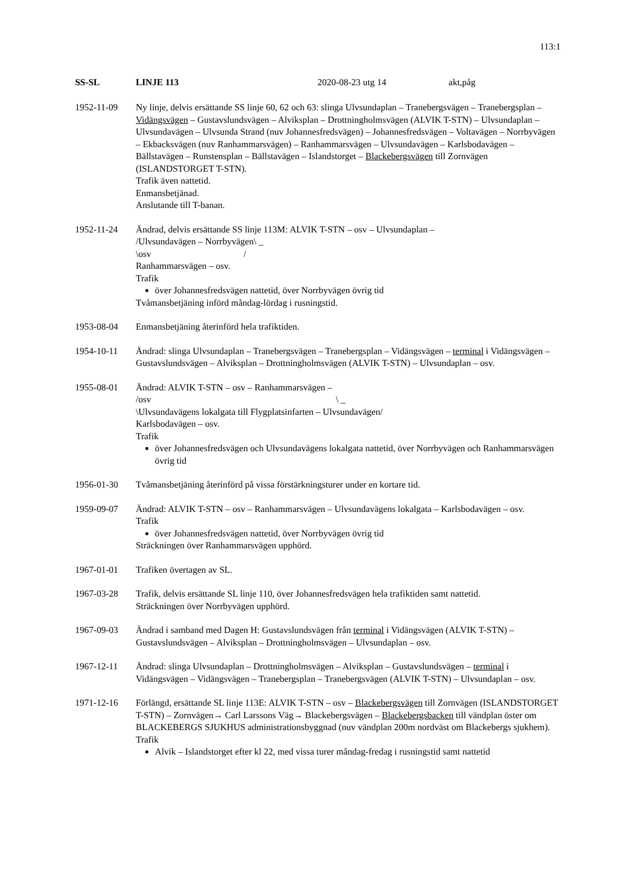113:1
SS-SL LINJE 113 2020-08-23 utg 14 akt,påg
1952-11-09 Ny linje, delvis ersättande SS linje 60, 62 och 63: slinga Ulvsundaplan – Tranebergsvägen – Tranebergsplan – Vidängsvägen – Gustavslundsvägen – Alviksplan – Drottningholmsvägen (ALVIK T-STN) – Ulvsundaplan – Ulvsundavägen – Ulvsunda Strand (nuv Johannesfredsvägen) – Johannesfredsvägen – Voltavägen – Norrbyvägen – Ekbacksvägen (nuv Ranhammarsvägen) – Ranhammarsvägen – Ulvsundavägen – Karlsbodavägen – Bällstavägen – Runstensplan – Bällstavägen – Islandstorget – Blackebergsvägen till Zornvägen (ISLANDSTORGET T-STN).
Trafik även nattetid.
Enmansbetjänad.
Anslutande till T-banan.
1952-11-24 Ändrad, delvis ersättande SS linje 113M: ALVIK T-STN – osv – Ulvsundaplan –
/Ulvsundavägen – Norrbyvägen\ _
\osv /
Ranhammarsvägen – osv.
Trafik
över Johannesfredsvägen nattetid, över Norrbyvägen övrig tid
Tvåmansbetjäning införd måndag-lördag i rusningstid.
1953-08-04 Enmansbetjäning återinförd hela trafiktiden.
1954-10-11 Ändrad: slinga Ulvsundaplan – Tranebergsvägen – Tranebergsplan – Vidängsvägen – terminal i Vidängsvägen – Gustavslundsvägen – Alviksplan – Drottningholmsvägen (ALVIK T-STN) – Ulvsundaplan – osv.
1955-08-01 Ändrad: ALVIK T-STN – osv – Ranhammarsvägen –
/osv \ _
\Ulvsundavägens lokalgata till Flygplatsinfarten – Ulvsundavägen/
Karlsbodavägen – osv.
Trafik
över Johannesfredsvägen och Ulvsundavägens lokalgata nattetid, över Norrbyvägen och Ranhammarsvägen övrig tid
1956-01-30 Tvåmansbetjäning återinförd på vissa förstärkningsturer under en kortare tid.
1959-09-07 Ändrad: ALVIK T-STN – osv – Ranhammarsvägen – Ulvsundavägens lokalgata – Karlsbodavägen – osv.
Trafik
över Johannesfredsvägen nattetid, över Norrbyvägen övrig tid
Sträckningen över Ranhammarsvägen upphörd.
1967-01-01 Trafiken övertagen av SL.
1967-03-28 Trafik, delvis ersättande SL linje 110, över Johannesfredsvägen hela trafiktiden samt nattetid.
Sträckningen över Norrbyvägen upphörd.
1967-09-03 Ändrad i samband med Dagen H: Gustavslundsvägen från terminal i Vidängsvägen (ALVIK T-STN) – Gustavslundsvägen – Alviksplan – Drottningholmsvägen – Ulvsundaplan – osv.
1967-12-11 Ändrad: slinga Ulvsundaplan – Drottningholmsvägen – Alviksplan – Gustavslundsvägen – terminal i Vidängsvägen – Vidängsvägen – Tranebergsplan – Tranebergsvägen (ALVIK T-STN) – Ulvsundaplan – osv.
1971-12-16 Förlängd, ersättande SL linje 113E: ALVIK T-STN – osv – Blackebergsvägen till Zornvägen (ISLANDSTORGET T-STN) – Zornvägen→ Carl Larssons Väg→ Blackebergsvägen – Blackebergsbacken till vändplan öster om BLACKEBERGS SJUKHUS administrationsbyggnad (nuv vändplan 200m nordväst om Blackebergs sjukhem).
Trafik
Alvik – Islandstorget efter kl 22, med vissa turer måndag-fredag i rusningstid samt nattetid